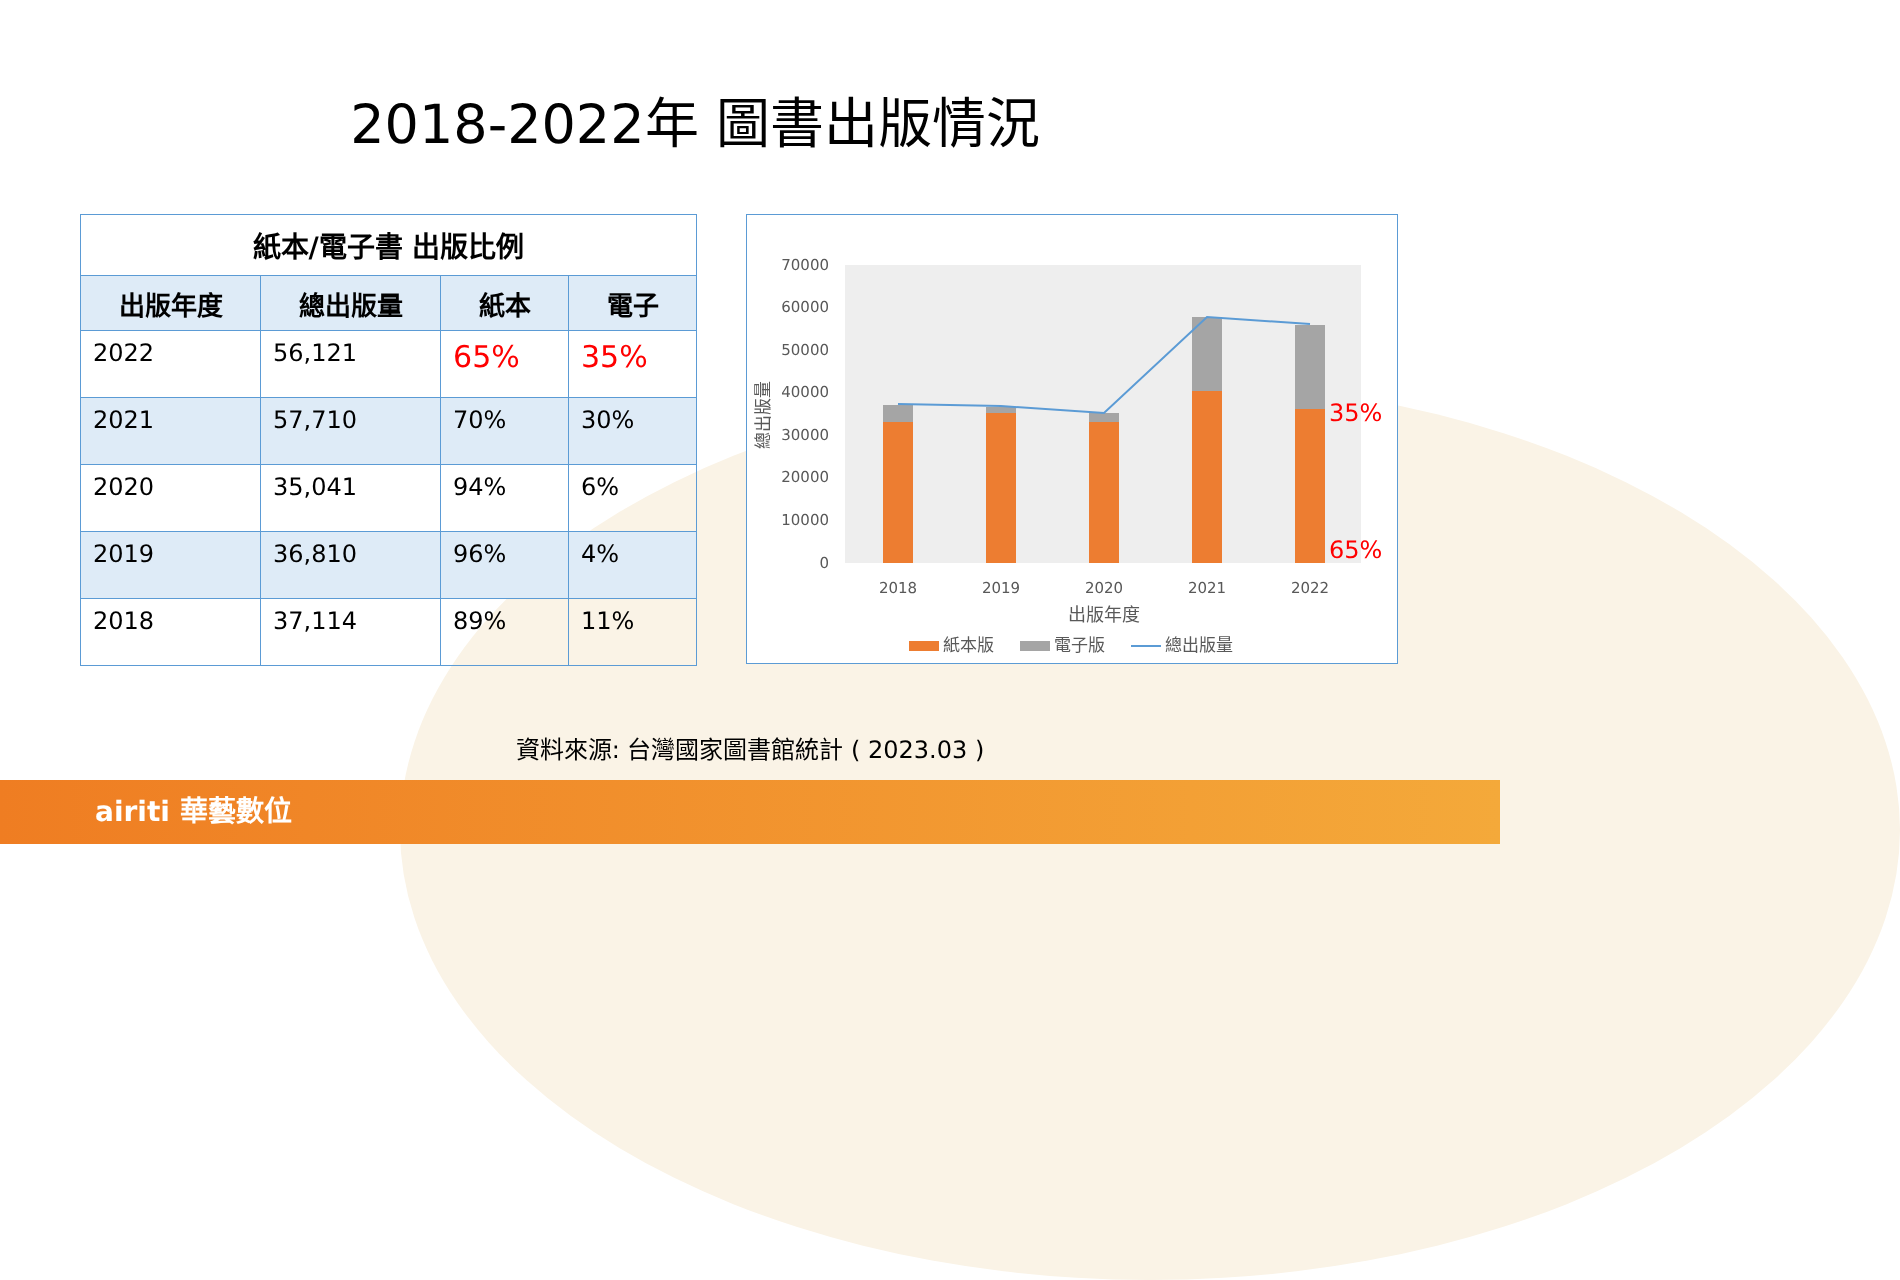2018-2022年 圖書出版情況
| 紙本/電子書 出版比例 | | | |
| --- | --- | --- | --- |
| 出版年度 | 總出版量 | 紙本 | 電子 |
| 2022 | 56,121 | 65% | 35% |
| 2021 | 57,710 | 70% | 30% |
| 2020 | 35,041 | 94% | 6% |
| 2019 | 36,810 | 96% | 4% |
| 2018 | 37,114 | 89% | 11% |
70000
60000
50000
40000
30000
20000
10000
0
總出版量
2018
2019
2020
2021
2022
出版年度
35%
65%
紙本版
電子版
總出版量
資料來源: 台灣國家圖書館統計 ( 2023.03 )
airiti 華藝數位